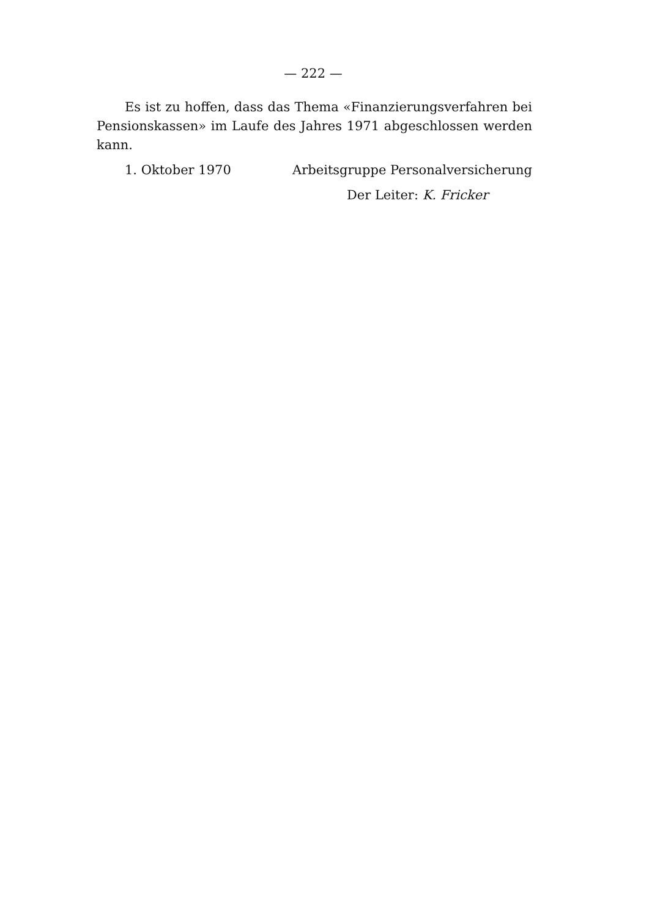— 222 —
Es ist zu hoffen, dass das Thema «Finanzierungsverfahren bei Pensionskassen» im Laufe des Jahres 1971 abgeschlossen werden kann.
1. Oktober 1970 Arbeitsgruppe Personalversicherung
Der Leiter: K. Fricker